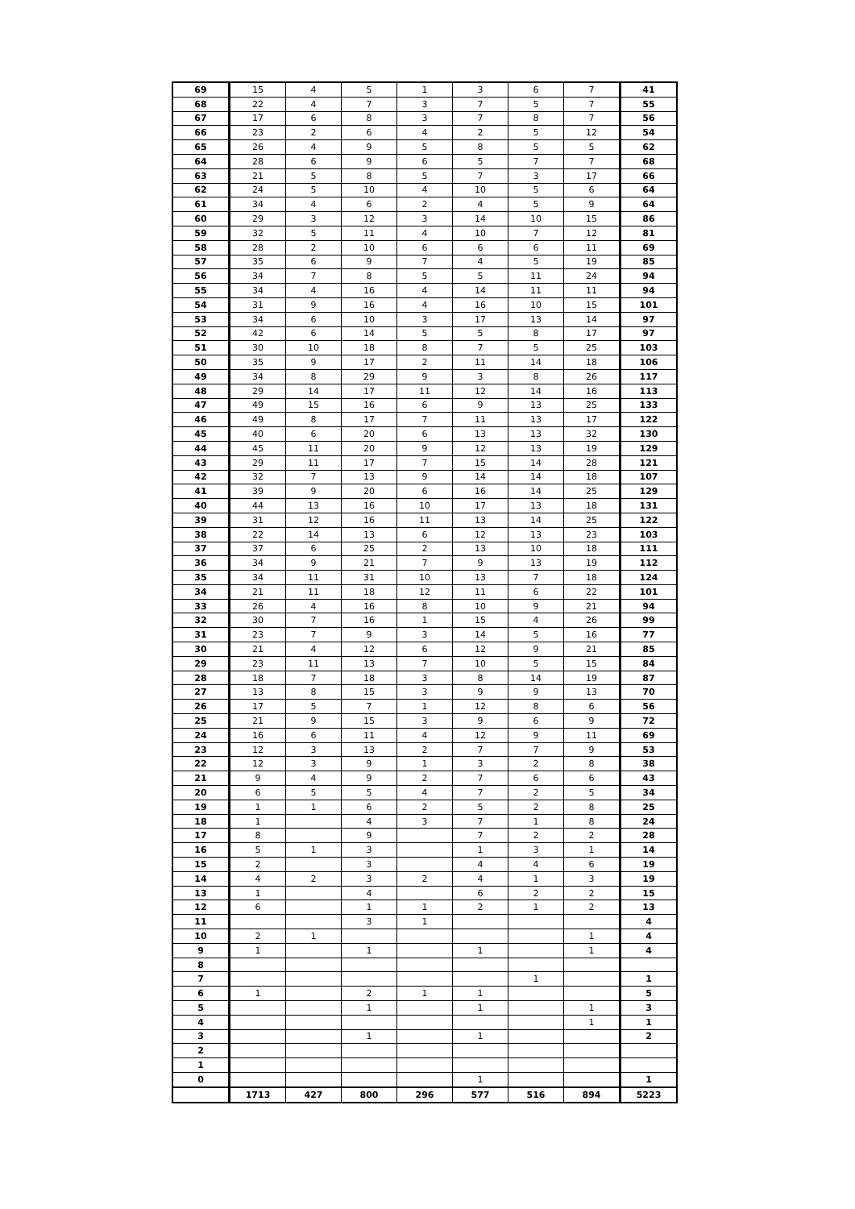| 69 | 15 | 4 | 5 | 1 | 3 | 6 | 7 | 41 |
| 68 | 22 | 4 | 7 | 3 | 7 | 5 | 7 | 55 |
| 67 | 17 | 6 | 8 | 3 | 7 | 8 | 7 | 56 |
| 66 | 23 | 2 | 6 | 4 | 2 | 5 | 12 | 54 |
| 65 | 26 | 4 | 9 | 5 | 8 | 5 | 5 | 62 |
| 64 | 28 | 6 | 9 | 6 | 5 | 7 | 7 | 68 |
| 63 | 21 | 5 | 8 | 5 | 7 | 3 | 17 | 66 |
| 62 | 24 | 5 | 10 | 4 | 10 | 5 | 6 | 64 |
| 61 | 34 | 4 | 6 | 2 | 4 | 5 | 9 | 64 |
| 60 | 29 | 3 | 12 | 3 | 14 | 10 | 15 | 86 |
| 59 | 32 | 5 | 11 | 4 | 10 | 7 | 12 | 81 |
| 58 | 28 | 2 | 10 | 6 | 6 | 6 | 11 | 69 |
| 57 | 35 | 6 | 9 | 7 | 4 | 5 | 19 | 85 |
| 56 | 34 | 7 | 8 | 5 | 5 | 11 | 24 | 94 |
| 55 | 34 | 4 | 16 | 4 | 14 | 11 | 11 | 94 |
| 54 | 31 | 9 | 16 | 4 | 16 | 10 | 15 | 101 |
| 53 | 34 | 6 | 10 | 3 | 17 | 13 | 14 | 97 |
| 52 | 42 | 6 | 14 | 5 | 5 | 8 | 17 | 97 |
| 51 | 30 | 10 | 18 | 8 | 7 | 5 | 25 | 103 |
| 50 | 35 | 9 | 17 | 2 | 11 | 14 | 18 | 106 |
| 49 | 34 | 8 | 29 | 9 | 3 | 8 | 26 | 117 |
| 48 | 29 | 14 | 17 | 11 | 12 | 14 | 16 | 113 |
| 47 | 49 | 15 | 16 | 6 | 9 | 13 | 25 | 133 |
| 46 | 49 | 8 | 17 | 7 | 11 | 13 | 17 | 122 |
| 45 | 40 | 6 | 20 | 6 | 13 | 13 | 32 | 130 |
| 44 | 45 | 11 | 20 | 9 | 12 | 13 | 19 | 129 |
| 43 | 29 | 11 | 17 | 7 | 15 | 14 | 28 | 121 |
| 42 | 32 | 7 | 13 | 9 | 14 | 14 | 18 | 107 |
| 41 | 39 | 9 | 20 | 6 | 16 | 14 | 25 | 129 |
| 40 | 44 | 13 | 16 | 10 | 17 | 13 | 18 | 131 |
| 39 | 31 | 12 | 16 | 11 | 13 | 14 | 25 | 122 |
| 38 | 22 | 14 | 13 | 6 | 12 | 13 | 23 | 103 |
| 37 | 37 | 6 | 25 | 2 | 13 | 10 | 18 | 111 |
| 36 | 34 | 9 | 21 | 7 | 9 | 13 | 19 | 112 |
| 35 | 34 | 11 | 31 | 10 | 13 | 7 | 18 | 124 |
| 34 | 21 | 11 | 18 | 12 | 11 | 6 | 22 | 101 |
| 33 | 26 | 4 | 16 | 8 | 10 | 9 | 21 | 94 |
| 32 | 30 | 7 | 16 | 1 | 15 | 4 | 26 | 99 |
| 31 | 23 | 7 | 9 | 3 | 14 | 5 | 16 | 77 |
| 30 | 21 | 4 | 12 | 6 | 12 | 9 | 21 | 85 |
| 29 | 23 | 11 | 13 | 7 | 10 | 5 | 15 | 84 |
| 28 | 18 | 7 | 18 | 3 | 8 | 14 | 19 | 87 |
| 27 | 13 | 8 | 15 | 3 | 9 | 9 | 13 | 70 |
| 26 | 17 | 5 | 7 | 1 | 12 | 8 | 6 | 56 |
| 25 | 21 | 9 | 15 | 3 | 9 | 6 | 9 | 72 |
| 24 | 16 | 6 | 11 | 4 | 12 | 9 | 11 | 69 |
| 23 | 12 | 3 | 13 | 2 | 7 | 7 | 9 | 53 |
| 22 | 12 | 3 | 9 | 1 | 3 | 2 | 8 | 38 |
| 21 | 9 | 4 | 9 | 2 | 7 | 6 | 6 | 43 |
| 20 | 6 | 5 | 5 | 4 | 7 | 2 | 5 | 34 |
| 19 | 1 | 1 | 6 | 2 | 5 | 2 | 8 | 25 |
| 18 | 1 | | 4 | 3 | 7 | 1 | 8 | 24 |
| 17 | 8 | | 9 | | 7 | 2 | 2 | 28 |
| 16 | 5 | 1 | 3 | | 1 | 3 | 1 | 14 |
| 15 | 2 | | 3 | | 4 | 4 | 6 | 19 |
| 14 | 4 | 2 | 3 | 2 | 4 | 1 | 3 | 19 |
| 13 | 1 | | 4 | | 6 | 2 | 2 | 15 |
| 12 | 6 | | 1 | 1 | 2 | 1 | 2 | 13 |
| 11 | | | 3 | 1 | | | | 4 |
| 10 | 2 | 1 | | | | | 1 | 4 |
| 9 | 1 | | 1 | | 1 | | 1 | 4 |
| 8 | | | | | | | | |
| 7 | | | | | | 1 | | 1 |
| 6 | 1 | | 2 | 1 | 1 | | | 5 |
| 5 | | | 1 | | 1 | | 1 | 3 |
| 4 | | | | | | | 1 | 1 |
| 3 | | | 1 | | 1 | | | 2 |
| 2 | | | | | | | | |
| 1 | | | | | | | | |
| 0 | | | | | 1 | | | 1 |
| | 1713 | 427 | 800 | 296 | 577 | 516 | 894 | 5223 |